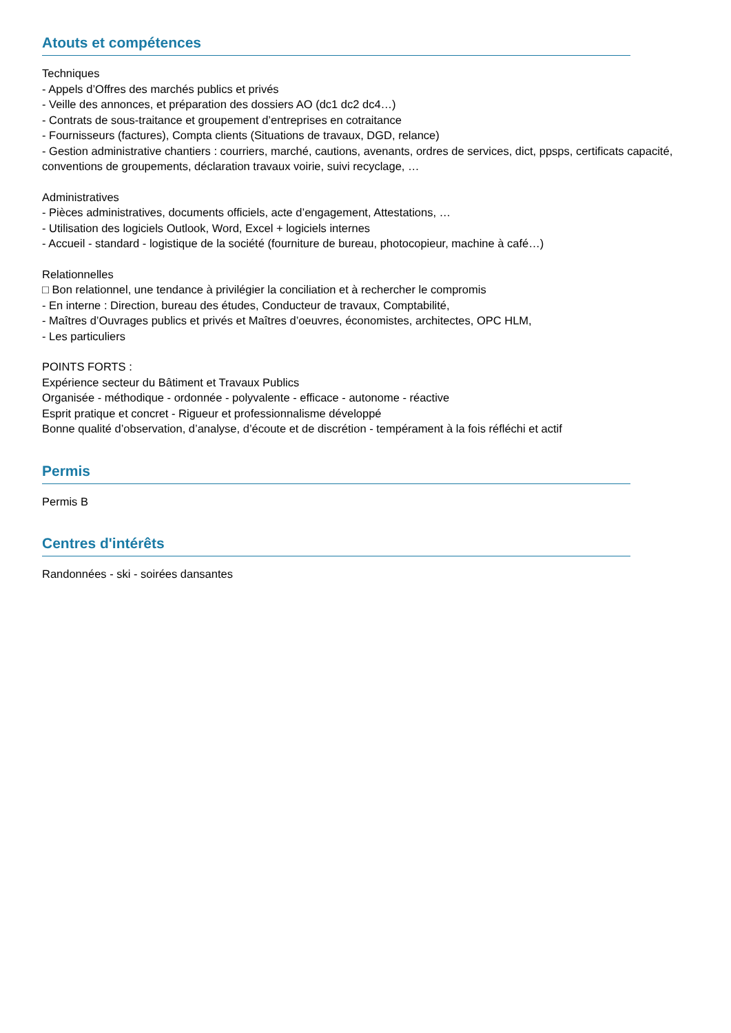Atouts et compétences
Techniques
- Appels d’Offres des marchés publics et privés
- Veille des annonces, et préparation des dossiers AO (dc1 dc2 dc4…)
- Contrats de sous-traitance et groupement d’entreprises en cotraitance
- Fournisseurs (factures), Compta clients (Situations de travaux, DGD, relance)
- Gestion administrative chantiers : courriers, marché, cautions, avenants, ordres de services, dict, ppsps, certificats capacité, conventions de groupements, déclaration travaux voirie, suivi recyclage, …
Administratives
- Pièces administratives, documents officiels, acte d’engagement, Attestations, …
- Utilisation des logiciels Outlook, Word, Excel + logiciels internes
- Accueil - standard - logistique de la société (fourniture de bureau, photocopieur, machine à café…)
Relationnelles
□ Bon relationnel, une tendance à privilégier la conciliation et à rechercher le compromis
- En interne : Direction, bureau des études, Conducteur de travaux, Comptabilité,
- Maîtres d’Ouvrages publics et privés et Maîtres d’oeuvres, économistes, architectes, OPC HLM,
- Les particuliers
POINTS FORTS :
Expérience secteur du Bâtiment et Travaux Publics
Organisée - méthodique - ordonnée - polyvalente - efficace - autonome - réactive
Esprit pratique et concret - Rigueur et professionnalisme développé
Bonne qualité d’observation, d’analyse, d’écoute et de discrétion - tempérament à la fois réfléchi et actif
Permis
Permis B
Centres d'intérêts
Randonnées - ski - soirées dansantes